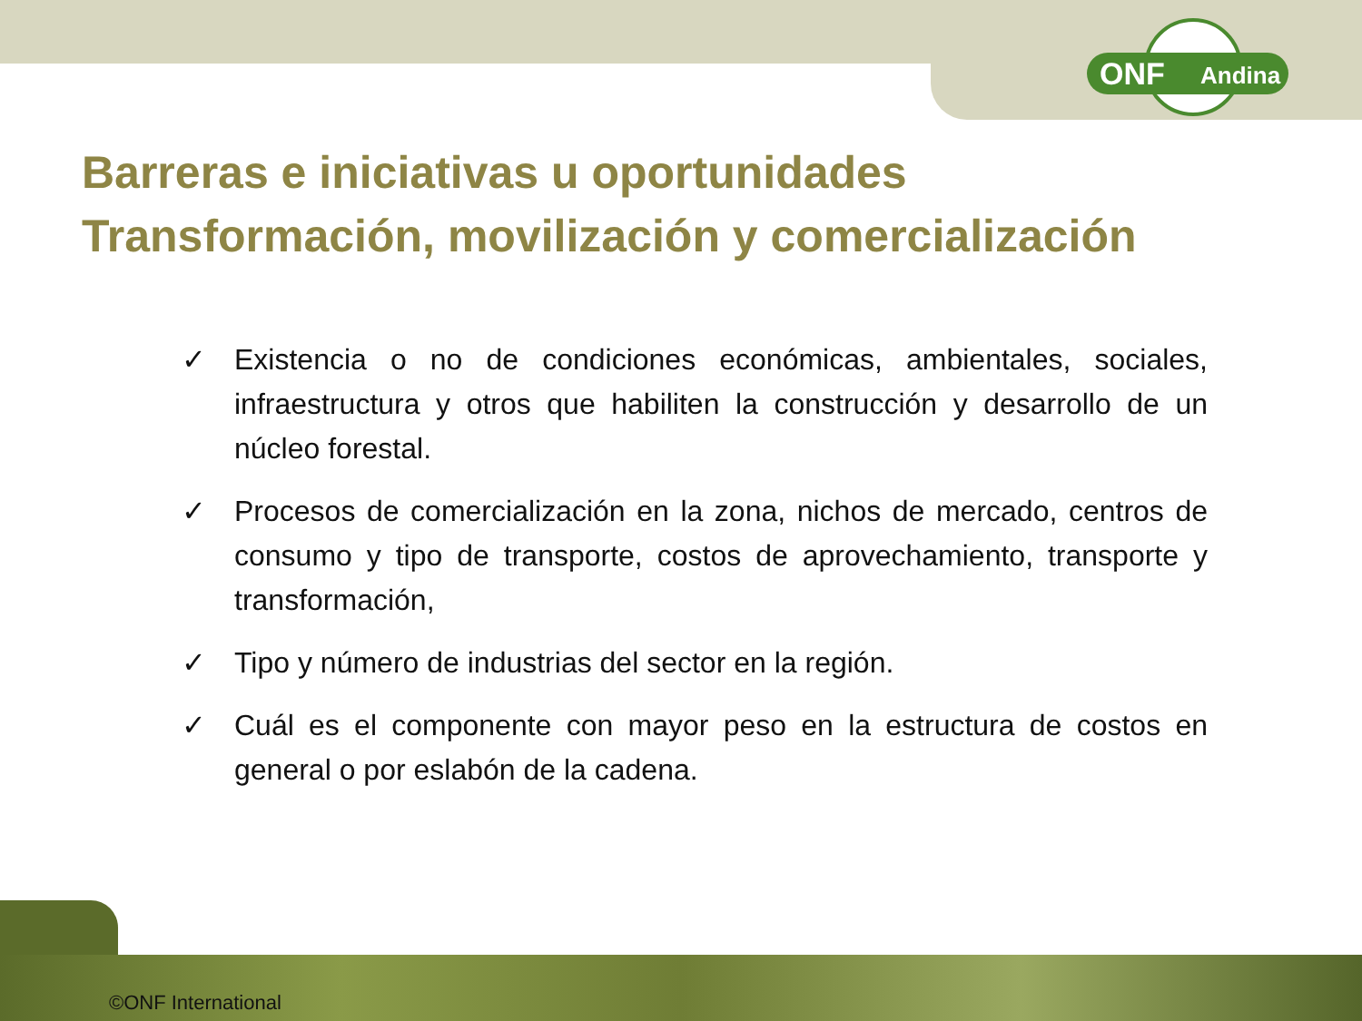ONF Andina
Barreras e iniciativas u oportunidades
Transformación, movilización y comercialización
✓ Existencia o no de condiciones económicas, ambientales, sociales, infraestructura y otros que habiliten la construcción y desarrollo de un núcleo forestal.
✓ Procesos de comercialización en la zona, nichos de mercado, centros de consumo y tipo de transporte, costos de aprovechamiento, transporte y transformación,
✓ Tipo y número de industrias del sector en la región.
✓ Cuál es el componente con mayor peso en la estructura de costos en general o por eslabón de la cadena.
©ONF International